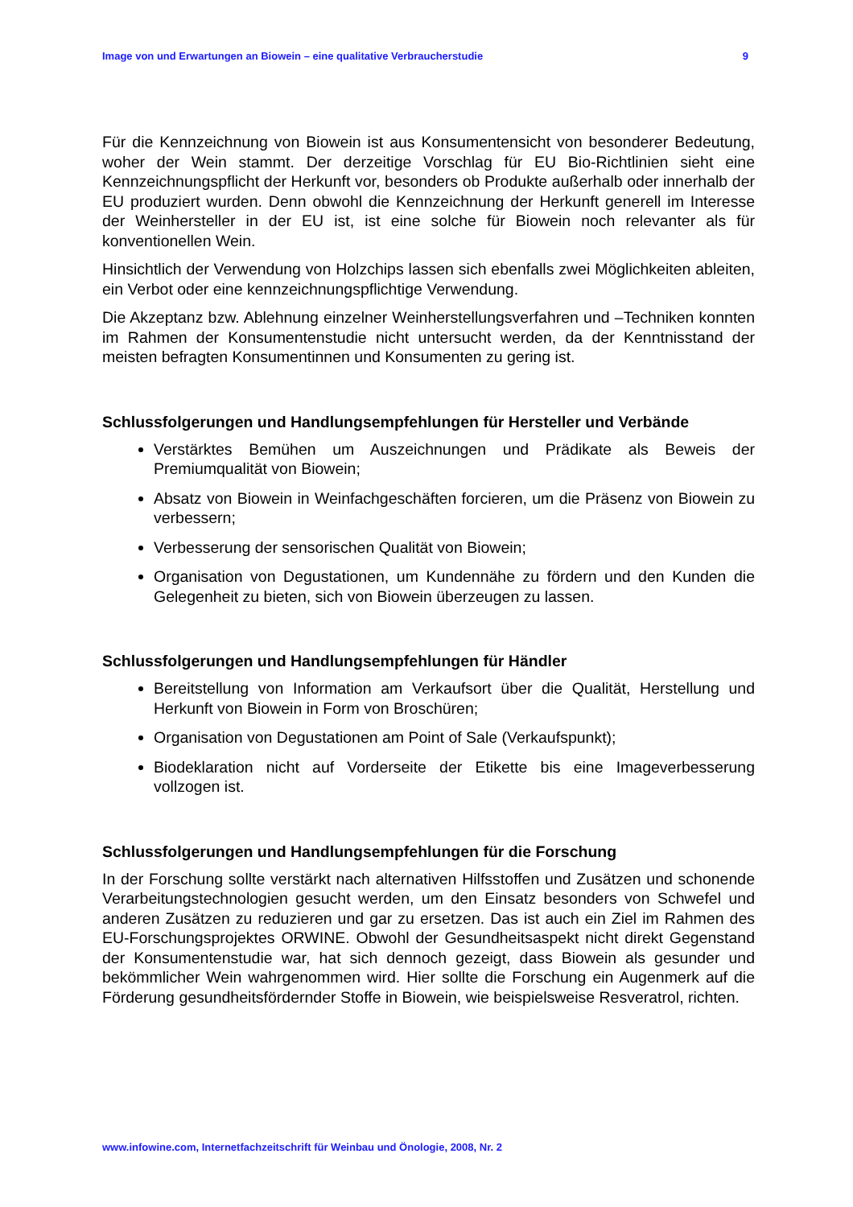Image von und Erwartungen an Biowein – eine qualitative Verbraucherstudie 9
Für die Kennzeichnung von Biowein ist aus Konsumentensicht von besonderer Bedeutung, woher der Wein stammt. Der derzeitige Vorschlag für EU Bio-Richtlinien sieht eine Kennzeichnungspflicht der Herkunft vor, besonders ob Produkte außerhalb oder innerhalb der EU produziert wurden. Denn obwohl die Kennzeichnung der Herkunft generell im Interesse der Weinhersteller in der EU ist, ist eine solche für Biowein noch relevanter als für konventionellen Wein.
Hinsichtlich der Verwendung von Holzchips lassen sich ebenfalls zwei Möglichkeiten ableiten, ein Verbot oder eine kennzeichnungspflichtige Verwendung.
Die Akzeptanz bzw. Ablehnung einzelner Weinherstellungsverfahren und –Techniken konnten im Rahmen der Konsumentenstudie nicht untersucht werden, da der Kenntnisstand der meisten befragten Konsumentinnen und Konsumenten zu gering ist.
Schlussfolgerungen und Handlungsempfehlungen für Hersteller und Verbände
Verstärktes Bemühen um Auszeichnungen und Prädikate als Beweis der Premiumqualität von Biowein;
Absatz von Biowein in Weinfachgeschäften forcieren, um die Präsenz von Biowein zu verbessern;
Verbesserung der sensorischen Qualität von Biowein;
Organisation von Degustationen, um Kundennähe zu fördern und den Kunden die Gelegenheit zu bieten, sich von Biowein überzeugen zu lassen.
Schlussfolgerungen und Handlungsempfehlungen für Händler
Bereitstellung von Information am Verkaufsort über die Qualität, Herstellung und Herkunft von Biowein in Form von Broschüren;
Organisation von Degustationen am Point of Sale (Verkaufspunkt);
Biodeklaration nicht auf Vorderseite der Etikette bis eine Imageverbesserung vollzogen ist.
Schlussfolgerungen und Handlungsempfehlungen für die Forschung
In der Forschung sollte verstärkt nach alternativen Hilfsstoffen und Zusätzen und schonende Verarbeitungstechnologien gesucht werden, um den Einsatz besonders von Schwefel und anderen Zusätzen zu reduzieren und gar zu ersetzen. Das ist auch ein Ziel im Rahmen des EU-Forschungsprojektes ORWINE. Obwohl der Gesundheitsaspekt nicht direkt Gegenstand der Konsumentenstudie war, hat sich dennoch gezeigt, dass Biowein als gesunder und bekömmlicher Wein wahrgenommen wird. Hier sollte die Forschung ein Augenmerk auf die Förderung gesundheitsfördernder Stoffe in Biowein, wie beispielsweise Resveratrol, richten.
www.infowine.com, Internetfachzeitschrift für Weinbau und Önologie, 2008, Nr. 2